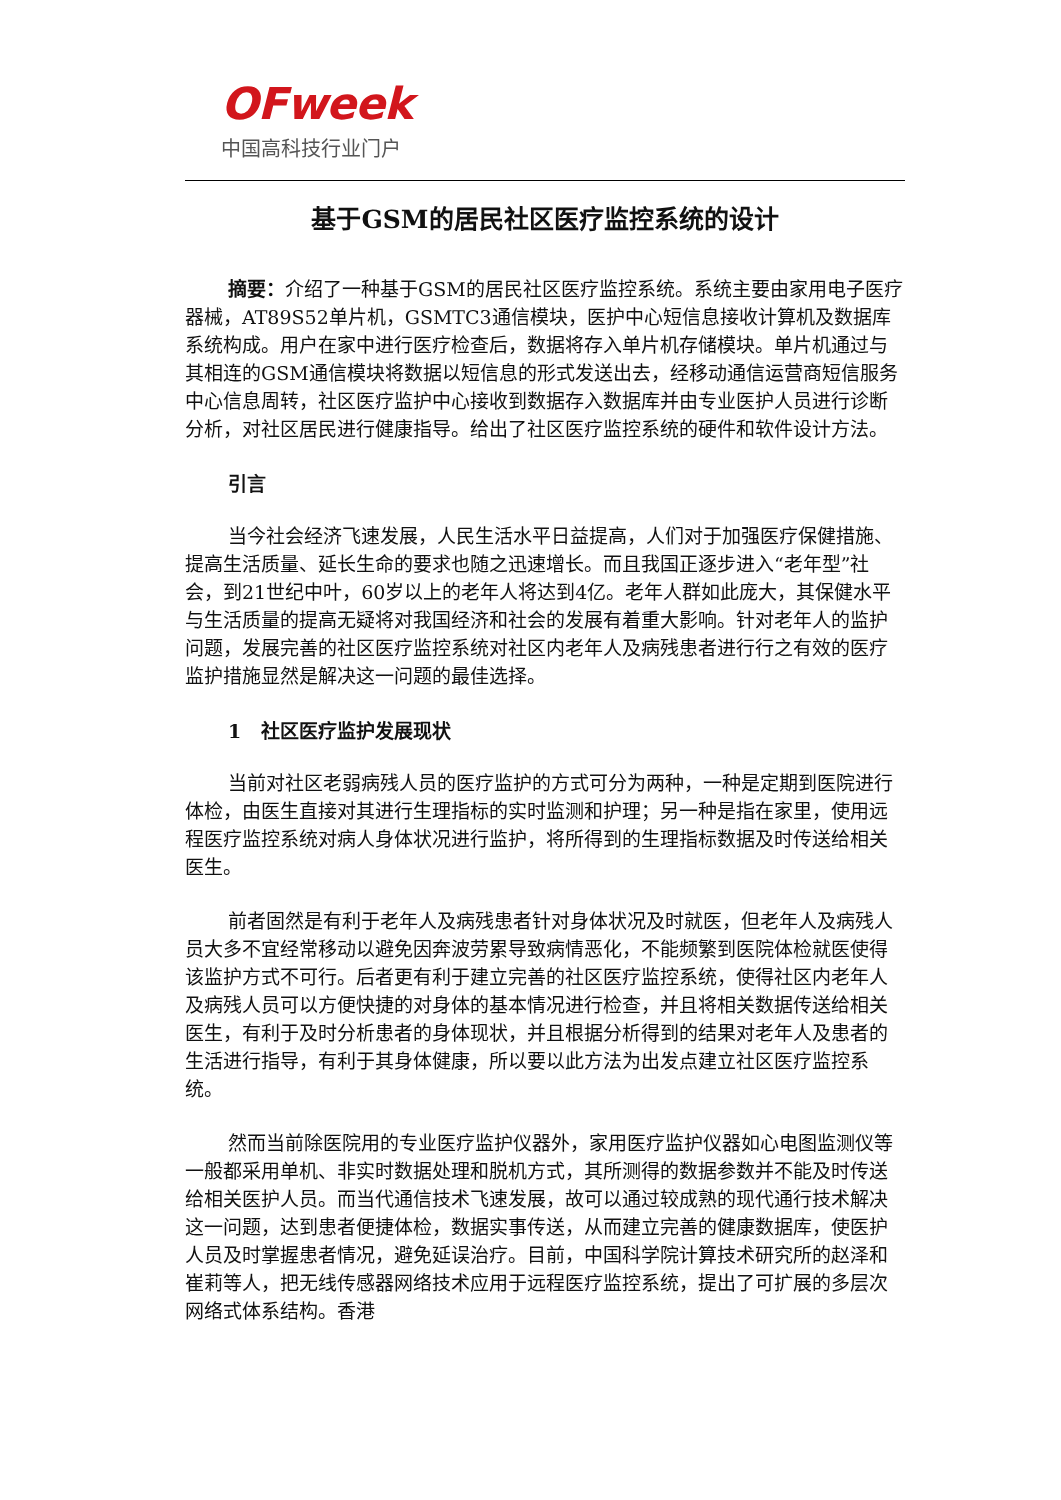OFweek
中国高科技行业门户
基于GSM的居民社区医疗监控系统的设计
摘要：介绍了一种基于GSM的居民社区医疗监控系统。系统主要由家用电子医疗器械，AT89S52单片机，GSMTC3通信模块，医护中心短信息接收计算机及数据库系统构成。用户在家中进行医疗检查后，数据将存入单片机存储模块。单片机通过与其相连的GSM通信模块将数据以短信息的形式发送出去，经移动通信运营商短信服务中心信息周转，社区医疗监护中心接收到数据存入数据库并由专业医护人员进行诊断分析，对社区居民进行健康指导。给出了社区医疗监控系统的硬件和软件设计方法。
引言
当今社会经济飞速发展，人民生活水平日益提高，人们对于加强医疗保健措施、提高生活质量、延长生命的要求也随之迅速增长。而且我国正逐步进入“老年型”社会，到21世纪中叶，60岁以上的老年人将达到4亿。老年人群如此庞大，其保健水平与生活质量的提高无疑将对我国经济和社会的发展有着重大影响。针对老年人的监护问题，发展完善的社区医疗监控系统对社区内老年人及病残患者进行行之有效的医疗监护措施显然是解决这一问题的最佳选择。
1 社区医疗监护发展现状
当前对社区老弱病残人员的医疗监护的方式可分为两种，一种是定期到医院进行体检，由医生直接对其进行生理指标的实时监测和护理；另一种是指在家里，使用远程医疗监控系统对病人身体状况进行监护，将所得到的生理指标数据及时传送给相关医生。
前者固然是有利于老年人及病残患者针对身体状况及时就医，但老年人及病残人员大多不宜经常移动以避免因奔波劳累导致病情恶化，不能频繁到医院体检就医使得该监护方式不可行。后者更有利于建立完善的社区医疗监控系统，使得社区内老年人及病残人员可以方便快捷的对身体的基本情况进行检查，并且将相关数据传送给相关医生，有利于及时分析患者的身体现状，并且根据分析得到的结果对老年人及患者的生活进行指导，有利于其身体健康，所以要以此方法为出发点建立社区医疗监控系统。
然而当前除医院用的专业医疗监护仪器外，家用医疗监护仪器如心电图监测仪等一般都采用单机、非实时数据处理和脱机方式，其所测得的数据参数并不能及时传送给相关医护人员。而当代通信技术飞速发展，故可以通过较成熟的现代通行技术解决这一问题，达到患者便捷体检，数据实事传送，从而建立完善的健康数据库，使医护人员及时掌握患者情况，避免延误治疗。目前，中国科学院计算技术研究所的赵泽和崔莉等人，把无线传感器网络技术应用于远程医疗监控系统，提出了可扩展的多层次网络式体系结构。香港